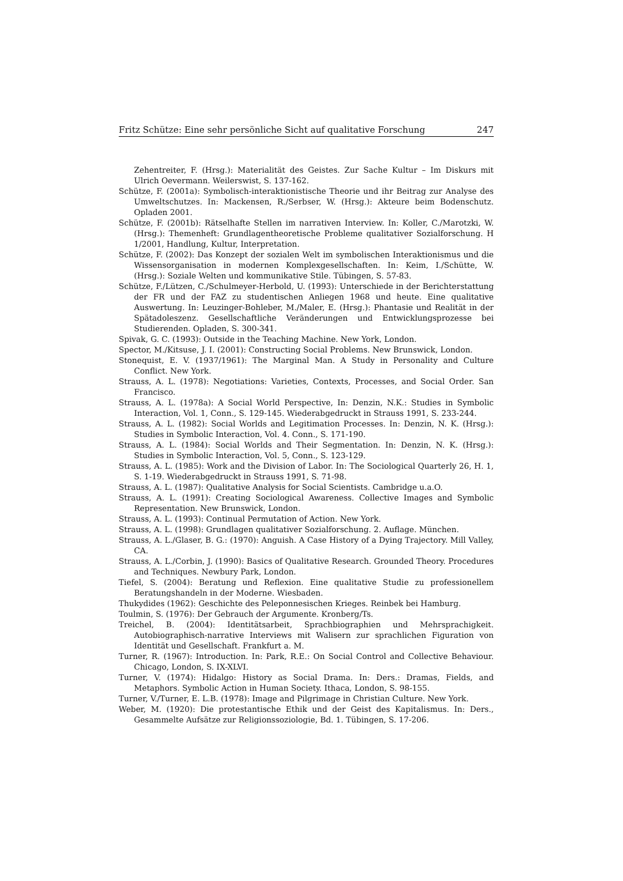Fritz Schütze: Eine sehr persönliche Sicht auf qualitative Forschung 247
Zehentreiter, F. (Hrsg.): Materialität des Geistes. Zur Sache Kultur – Im Diskurs mit Ulrich Oevermann. Weilerswist, S. 137-162.
Schütze, F. (2001a): Symbolisch-interaktionistische Theorie und ihr Beitrag zur Analyse des Umweltschutzes. In: Mackensen, R./Serbser, W. (Hrsg.): Akteure beim Bodenschutz. Opladen 2001.
Schütze, F. (2001b): Rätselhafte Stellen im narrativen Interview. In: Koller, C./Marotzki, W. (Hrsg.): Themenheft: Grundlagentheoretische Probleme qualitativer Sozialforschung. H 1/2001, Handlung, Kultur, Interpretation.
Schütze, F. (2002): Das Konzept der sozialen Welt im symbolischen Interaktionismus und die Wissensorganisation in modernen Komplexgesellschaften. In: Keim, I./Schütte, W. (Hrsg.): Soziale Welten und kommunikative Stile. Tübingen, S. 57-83.
Schütze, F./Lützen, C./Schulmeyer-Herbold, U. (1993): Unterschiede in der Berichterstattung der FR und der FAZ zu studentischen Anliegen 1968 und heute. Eine qualitative Auswertung. In: Leuzinger-Bohleber, M./Maler, E. (Hrsg.): Phantasie und Realität in der Spätadoleszenz. Gesellschaftliche Veränderungen und Entwicklungsprozesse bei Studierenden. Opladen, S. 300-341.
Spivak, G. C. (1993): Outside in the Teaching Machine. New York, London.
Spector, M./Kitsuse, J. I. (2001): Constructing Social Problems. New Brunswick, London.
Stonequist, E. V. (1937/1961): The Marginal Man. A Study in Personality and Culture Conflict. New York.
Strauss, A. L. (1978): Negotiations: Varieties, Contexts, Processes, and Social Order. San Francisco.
Strauss, A. L. (1978a): A Social World Perspective, In: Denzin, N.K.: Studies in Symbolic Interaction, Vol. 1, Conn., S. 129-145. Wiederabgedruckt in Strauss 1991, S. 233-244.
Strauss, A. L. (1982): Social Worlds and Legitimation Processes. In: Denzin, N. K. (Hrsg.): Studies in Symbolic Interaction, Vol. 4. Conn., S. 171-190.
Strauss, A. L. (1984): Social Worlds and Their Segmentation. In: Denzin, N. K. (Hrsg.): Studies in Symbolic Interaction, Vol. 5, Conn., S. 123-129.
Strauss, A. L. (1985): Work and the Division of Labor. In: The Sociological Quarterly 26, H. 1, S. 1-19. Wiederabgedruckt in Strauss 1991, S. 71-98.
Strauss, A. L. (1987): Qualitative Analysis for Social Scientists. Cambridge u.a.O.
Strauss, A. L. (1991): Creating Sociological Awareness. Collective Images and Symbolic Representation. New Brunswick, London.
Strauss, A. L. (1993): Continual Permutation of Action. New York.
Strauss, A. L. (1998): Grundlagen qualitativer Sozialforschung. 2. Auflage. München.
Strauss, A. L./Glaser, B. G.: (1970): Anguish. A Case History of a Dying Trajectory. Mill Valley, CA.
Strauss, A. L./Corbin, J. (1990): Basics of Qualitative Research. Grounded Theory. Procedures and Techniques. Newbury Park, London.
Tiefel, S. (2004): Beratung und Reflexion. Eine qualitative Studie zu professionellem Beratungshandeln in der Moderne. Wiesbaden.
Thukydides (1962): Geschichte des Peleponnesischen Krieges. Reinbek bei Hamburg.
Toulmin, S. (1976): Der Gebrauch der Argumente. Kronberg/Ts.
Treichel, B. (2004): Identitätsarbeit, Sprachbiographien und Mehrsprachigkeit. Autobiographisch-narrative Interviews mit Walisern zur sprachlichen Figuration von Identität und Gesellschaft. Frankfurt a. M.
Turner, R. (1967): Introduction. In: Park, R.E.: On Social Control and Collective Behaviour. Chicago, London, S. IX-XLVI.
Turner, V. (1974): Hidalgo: History as Social Drama. In: Ders.: Dramas, Fields, and Metaphors. Symbolic Action in Human Society. Ithaca, London, S. 98-155.
Turner, V./Turner, E. L.B. (1978): Image and Pilgrimage in Christian Culture. New York.
Weber, M. (1920): Die protestantische Ethik und der Geist des Kapitalismus. In: Ders., Gesammelte Aufsätze zur Religionssoziologie, Bd. 1. Tübingen, S. 17-206.